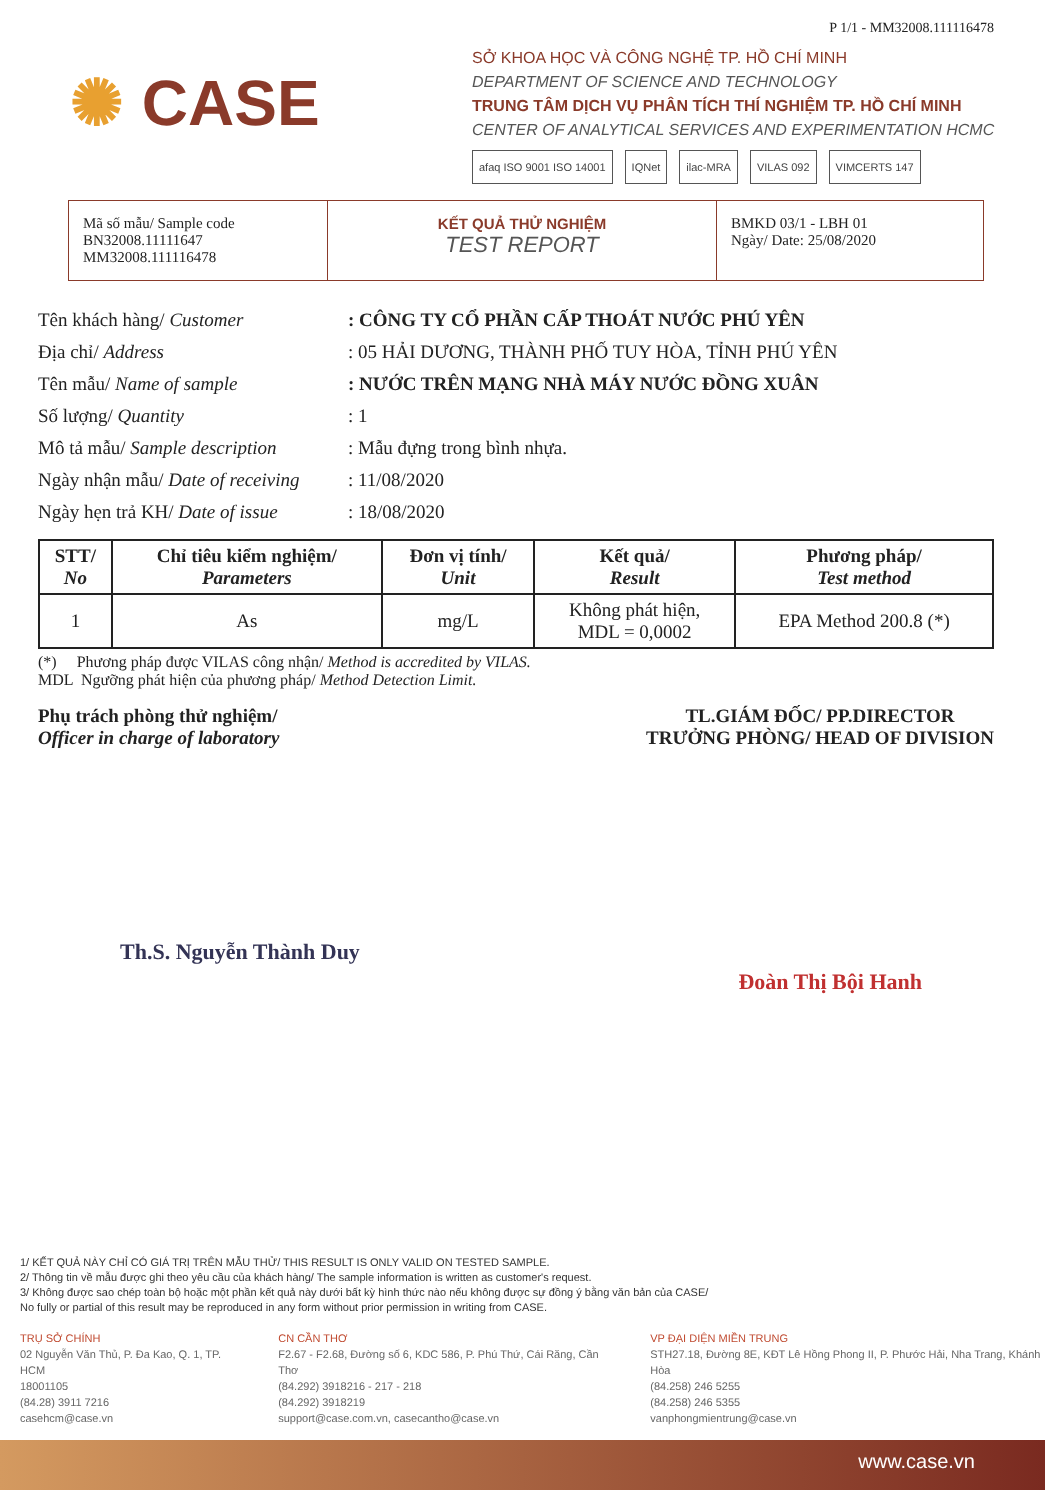P 1/1 - MM32008.111116478
✺ CASE
SỞ KHOA HỌC VÀ CÔNG NGHỆ TP. HỒ CHÍ MINH
DEPARTMENT OF SCIENCE AND TECHNOLOGY
TRUNG TÂM DỊCH VỤ PHÂN TÍCH THÍ NGHIỆM TP. HỒ CHÍ MINH
CENTER OF ANALYTICAL SERVICES AND EXPERIMENTATION HCMC
afaq ISO 9001 ISO 14001 IQNet ilac-MRA VILAS 092 VIMCERTS 147
Mã số mẫu/ Sample code
BN32008.11111647
MM32008.111116478
KẾT QUẢ THỬ NGHIỆM
TEST REPORT
BMKD 03/1 - LBH 01
Ngày/ Date: 25/08/2020
Tên khách hàng/ Customer: CÔNG TY CỔ PHẦN CẤP THOÁT NƯỚC PHÚ YÊN
Địa chỉ/ Address: 05 HẢI DƯƠNG, THÀNH PHỐ TUY HÒA, TỈNH PHÚ YÊN
Tên mẫu/ Name of sample: NƯỚC TRÊN MẠNG NHÀ MÁY NƯỚC ĐỒNG XUÂN
Số lượng/ Quantity: 1
Mô tả mẫu/ Sample description: Mẫu đựng trong bình nhựa.
Ngày nhận mẫu/ Date of receiving: 11/08/2020
Ngày hẹn trả KH/ Date of issue: 18/08/2020
| STT/ No | Chỉ tiêu kiểm nghiệm/ Parameters | Đơn vị tính/ Unit | Kết quả/ Result | Phương pháp/ Test method |
| --- | --- | --- | --- | --- |
| 1 | As | mg/L | Không phát hiện, MDL = 0,0002 | EPA Method 200.8 (*) |
(*) Phương pháp được VILAS công nhận/ Method is accredited by VILAS.
MDL Ngưỡng phát hiện của phương pháp/ Method Detection Limit.
Phụ trách phòng thử nghiệm/
Officer in charge of laboratory
TL.GIÁM ĐỐC/ PP.DIRECTOR
TRƯỞNG PHÒNG/ HEAD OF DIVISION
Th.S. Nguyễn Thành Duy Đoàn Thị Bội Hanh
1/ KẾT QUẢ NÀY CHỈ CÓ GIÁ TRỊ TRÊN MẪU THỬ/ THIS RESULT IS ONLY VALID ON TESTED SAMPLE.
2/ Thông tin về mẫu được ghi theo yêu cầu của khách hàng/ The sample information is written as customer's request.
3/ Không được sao chép toàn bộ hoặc một phần kết quả này dưới bất kỳ hình thức nào nếu không được sự đồng ý bằng văn bản của CASE/
No fully or partial of this result may be reproduced in any form without prior permission in writing from CASE.
TRỤ SỞ CHÍNH
02 Nguyễn Văn Thủ, P. Đa Kao, Q. 1, TP. HCM
18001105
(84.28) 3911 7216
casehcm@case.vn
CN CẦN THƠ
F2.67 - F2.68, Đường số 6, KDC 586, P. Phú Thứ, Cái Răng, Cần Thơ
(84.292) 3918216 - 217 - 218
(84.292) 3918219
support@case.com.vn, casecantho@case.vn
VP ĐẠI DIỆN MIỀN TRUNG
STH27.18, Đường 8E, KĐT Lê Hồng Phong II, P. Phước Hải, Nha Trang, Khánh Hòa
(84.258) 246 5255
(84.258) 246 5355
vanphongmientrung@case.vn
www.case.vn